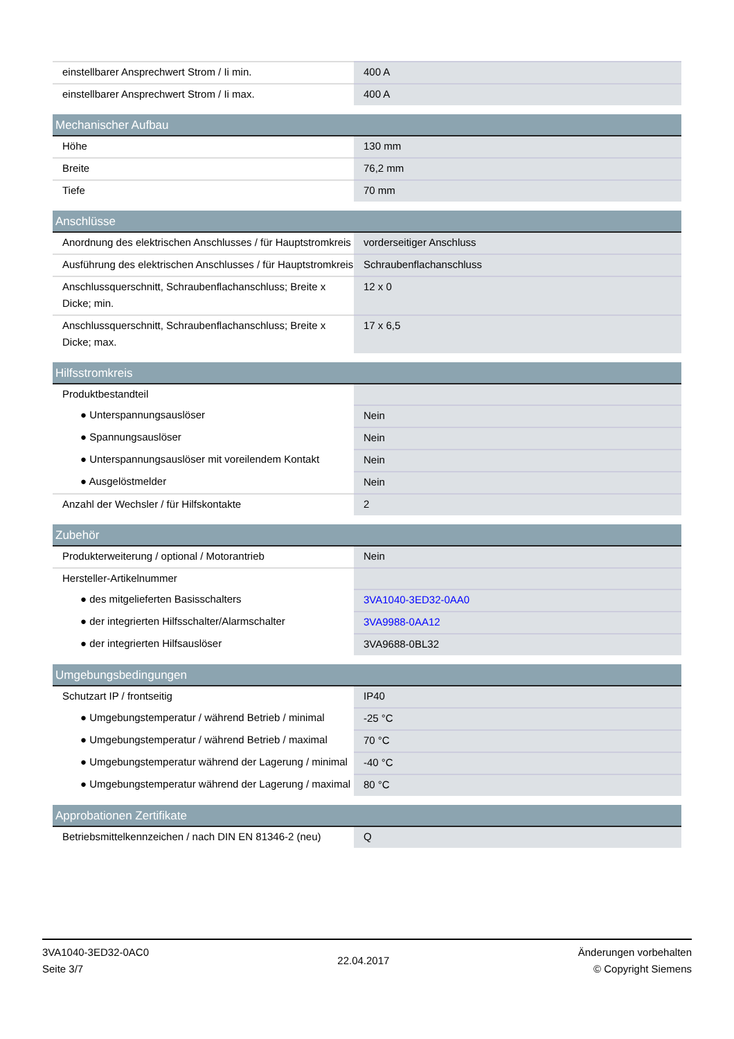| einstellbarer Ansprechwert Strom / Ii min. | 400 A |
| einstellbarer Ansprechwert Strom / Ii max. | 400 A |
| Mechanischer Aufbau | |
| Höhe | 130 mm |
| Breite | 76,2 mm |
| Tiefe | 70 mm |
| Anschlüsse | |
| Anordnung des elektrischen Anschlusses / für Hauptstromkreis | vorderseitiger Anschluss |
| Ausführung des elektrischen Anschlusses / für Hauptstromkreis | Schraubenflachanschluss |
| Anschlussquerschnitt, Schraubenflachanschluss; Breite x Dicke; min. | 12 x 0 |
| Anschlussquerschnitt, Schraubenflachanschluss; Breite x Dicke; max. | 17 x 6,5 |
| Hilfsstromkreis | |
| Produktbestandteil | |
| ● Unterspannungsauslöser | Nein |
| ● Spannungsauslöser | Nein |
| ● Unterspannungsauslöser mit voreilendem Kontakt | Nein |
| ● Ausgelöstmelder | Nein |
| Anzahl der Wechsler / für Hilfskontakte | 2 |
| Zubehör | |
| Produkterweiterung / optional / Motorantrieb | Nein |
| Hersteller-Artikelnummer | |
| ● des mitgelieferten Basisschalters | 3VA1040-3ED32-0AA0 |
| ● der integrierten Hilfsschalter/Alarmschalter | 3VA9988-0AA12 |
| ● der integrierten Hilfsauslöser | 3VA9688-0BL32 |
| Umgebungsbedingungen | |
| Schutzart IP / frontseitig | IP40 |
| ● Umgebungstemperatur / während Betrieb / minimal | -25 °C |
| ● Umgebungstemperatur / während Betrieb / maximal | 70 °C |
| ● Umgebungstemperatur während der Lagerung / minimal | -40 °C |
| ● Umgebungstemperatur während der Lagerung / maximal | 80 °C |
| Approbationen Zertifikate | |
| Betriebsmittelkennzeichen / nach DIN EN 81346-2 (neu) | Q |
3VA1040-3ED32-0AC0
Seite 3/7
22.04.2017
Änderungen vorbehalten
© Copyright Siemens